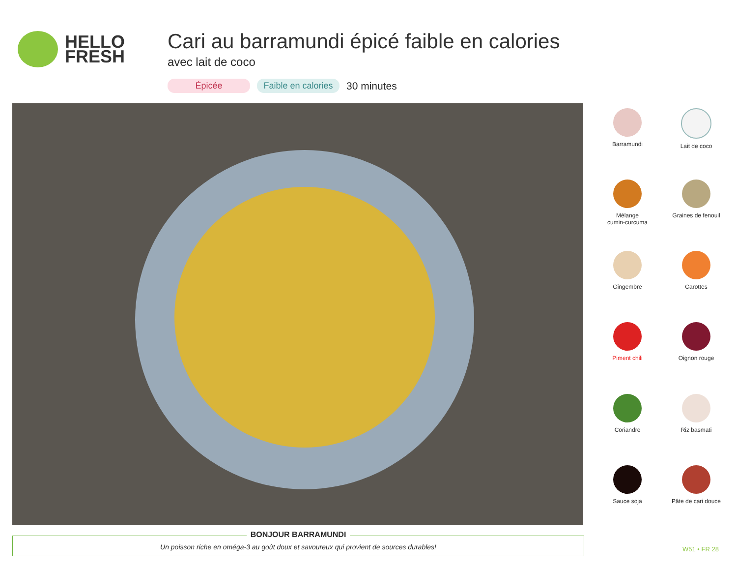HELLO
FRESH
Cari au barramundi épicé faible en calories
avec lait de coco
Épicée Faible en calories 30 minutes
Barramundi
Lait de coco
Mélange
cumin-curcuma
Graines de fenouil
Gingembre
Carottes
Piment chili
Oignon rouge
Coriandre
Riz basmati
Sauce soja
Pâte de cari douce
BONJOUR BARRAMUNDI
Un poisson riche en oméga-3 au goût doux et savoureux qui provient de sources durables!
W51 • FR 28